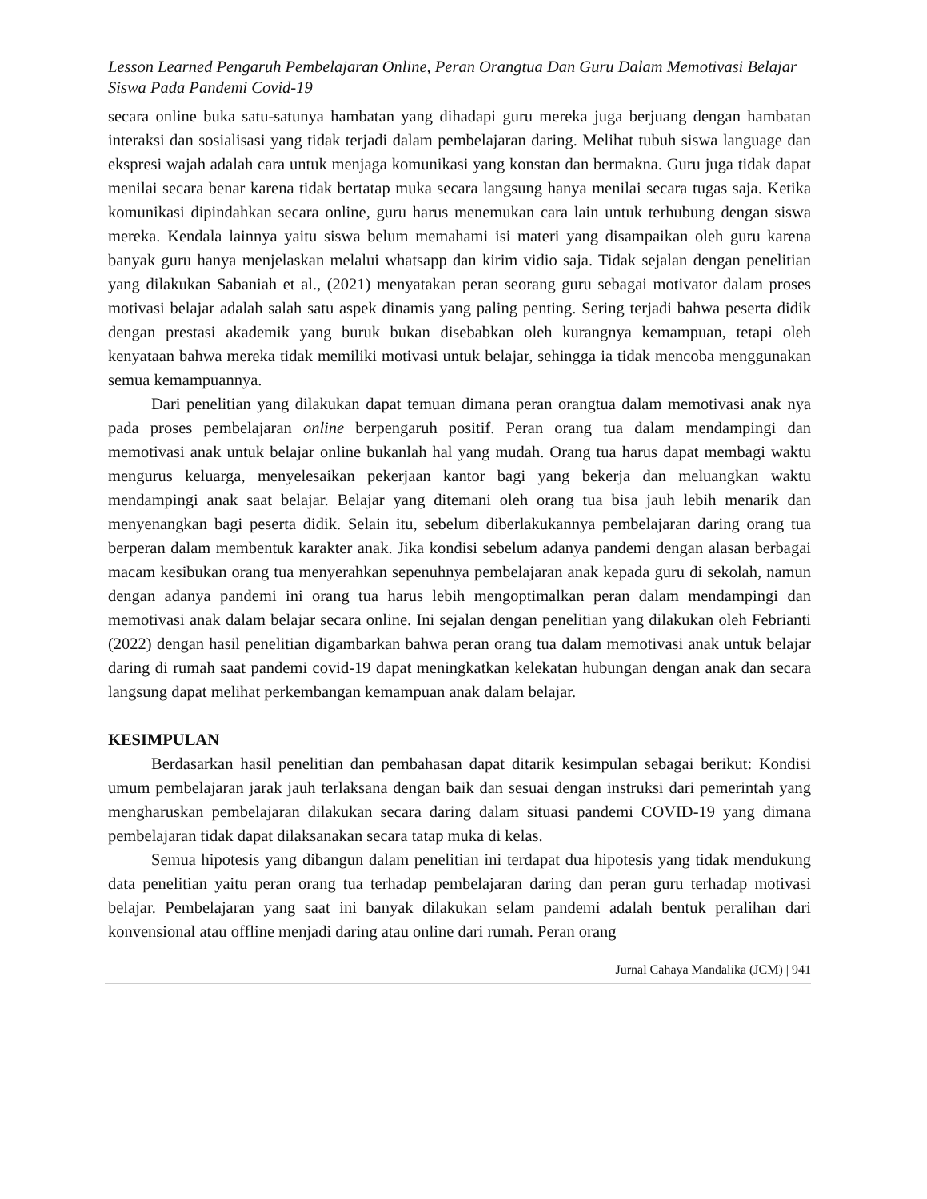Lesson Learned Pengaruh Pembelajaran Online, Peran Orangtua Dan Guru Dalam Memotivasi Belajar Siswa Pada Pandemi Covid-19
secara online buka satu-satunya hambatan yang dihadapi guru mereka juga berjuang dengan hambatan interaksi dan sosialisasi yang tidak terjadi dalam pembelajaran daring. Melihat tubuh siswa language dan ekspresi wajah adalah cara untuk menjaga komunikasi yang konstan dan bermakna. Guru juga tidak dapat menilai secara benar karena tidak bertatap muka secara langsung hanya menilai secara tugas saja. Ketika komunikasi dipindahkan secara online, guru harus menemukan cara lain untuk terhubung dengan siswa mereka. Kendala lainnya yaitu siswa belum memahami isi materi yang disampaikan oleh guru karena banyak guru hanya menjelaskan melalui whatsapp dan kirim vidio saja. Tidak sejalan dengan penelitian yang dilakukan Sabaniah et al., (2021) menyatakan peran seorang guru sebagai motivator dalam proses motivasi belajar adalah salah satu aspek dinamis yang paling penting. Sering terjadi bahwa peserta didik dengan prestasi akademik yang buruk bukan disebabkan oleh kurangnya kemampuan, tetapi oleh kenyataan bahwa mereka tidak memiliki motivasi untuk belajar, sehingga ia tidak mencoba menggunakan semua kemampuannya.
Dari penelitian yang dilakukan dapat temuan dimana peran orangtua dalam memotivasi anak nya pada proses pembelajaran online berpengaruh positif. Peran orang tua dalam mendampingi dan memotivasi anak untuk belajar online bukanlah hal yang mudah. Orang tua harus dapat membagi waktu mengurus keluarga, menyelesaikan pekerjaan kantor bagi yang bekerja dan meluangkan waktu mendampingi anak saat belajar. Belajar yang ditemani oleh orang tua bisa jauh lebih menarik dan menyenangkan bagi peserta didik. Selain itu, sebelum diberlakukannya pembelajaran daring orang tua berperan dalam membentuk karakter anak. Jika kondisi sebelum adanya pandemi dengan alasan berbagai macam kesibukan orang tua menyerahkan sepenuhnya pembelajaran anak kepada guru di sekolah, namun dengan adanya pandemi ini orang tua harus lebih mengoptimalkan peran dalam mendampingi dan memotivasi anak dalam belajar secara online. Ini sejalan dengan penelitian yang dilakukan oleh Febrianti (2022) dengan hasil penelitian digambarkan bahwa peran orang tua dalam memotivasi anak untuk belajar daring di rumah saat pandemi covid-19 dapat meningkatkan kelekatan hubungan dengan anak dan secara langsung dapat melihat perkembangan kemampuan anak dalam belajar.
KESIMPULAN
Berdasarkan hasil penelitian dan pembahasan dapat ditarik kesimpulan sebagai berikut: Kondisi umum pembelajaran jarak jauh terlaksana dengan baik dan sesuai dengan instruksi dari pemerintah yang mengharuskan pembelajaran dilakukan secara daring dalam situasi pandemi COVID-19 yang dimana pembelajaran tidak dapat dilaksanakan secara tatap muka di kelas.
Semua hipotesis yang dibangun dalam penelitian ini terdapat dua hipotesis yang tidak mendukung data penelitian yaitu peran orang tua terhadap pembelajaran daring dan peran guru terhadap motivasi belajar. Pembelajaran yang saat ini banyak dilakukan selam pandemi adalah bentuk peralihan dari konvensional atau offline menjadi daring atau online dari rumah. Peran orang
Jurnal Cahaya Mandalika (JCM) | 941